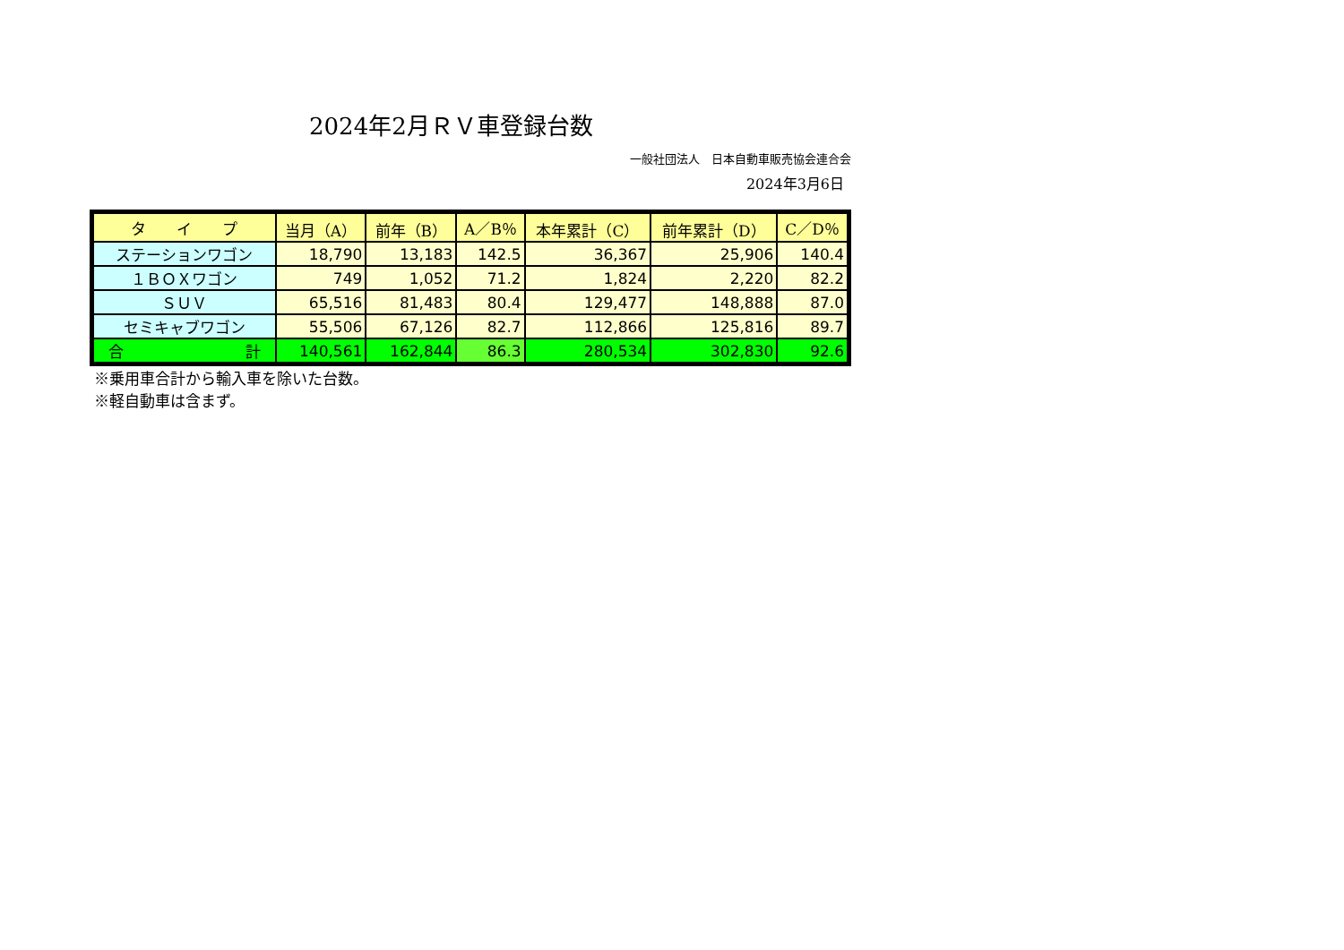2024年2月ＲＶ車登録台数
一般社団法人　日本自動車販売協会連合会
2024年3月6日
| タ イ プ | 当月（A） | 前年（B） | A／B％ | 本年累計（C） | 前年累計（D） | C／D％ |
| --- | --- | --- | --- | --- | --- | --- |
| ステーションワゴン | 18,790 | 13,183 | 142.5 | 36,367 | 25,906 | 140.4 |
| １ＢＯＸワゴン | 749 | 1,052 | 71.2 | 1,824 | 2,220 | 82.2 |
| ＳＵＶ | 65,516 | 81,483 | 80.4 | 129,477 | 148,888 | 87.0 |
| セミキャブワゴン | 55,506 | 67,126 | 82.7 | 112,866 | 125,816 | 89.7 |
| 合 計 | 140,561 | 162,844 | 86.3 | 280,534 | 302,830 | 92.6 |
※乗用車合計から輸入車を除いた台数。
※軽自動車は含まず。